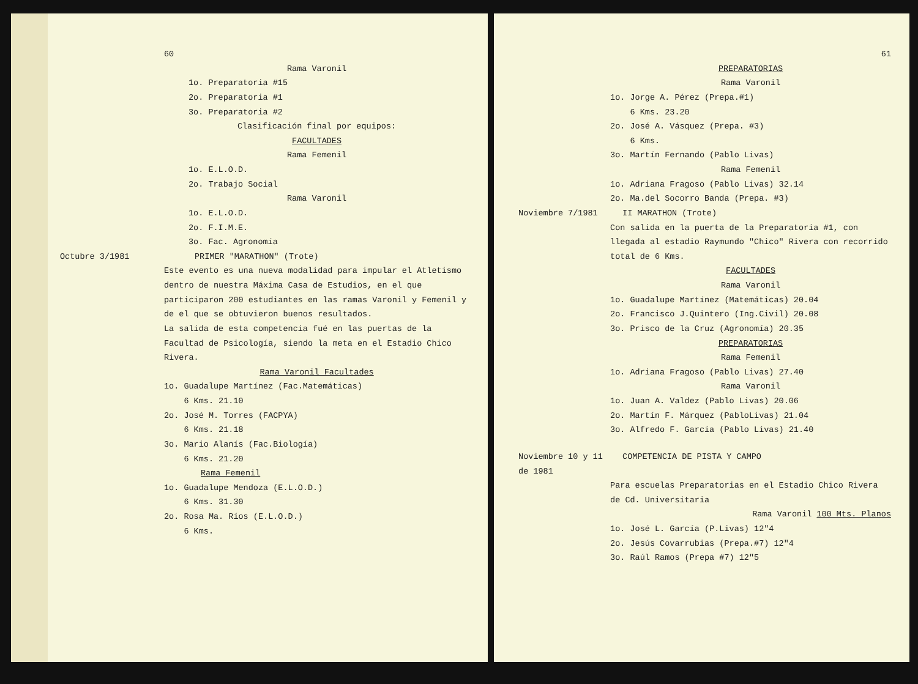60
Rama Varonil
1o. Preparatoria #15
2o. Preparatoria #1
3o. Preparatoria #2
Clasificación final por equipos:
FACULTADES
Rama Femenil
1o. E.L.O.D.
2o. Trabajo Social
Rama Varonil
1o. E.L.O.D.
2o. F.I.M.E.
3o. Fac. Agronomía
Octubre 3/1981 PRIMER "MARATHON" (Trote)
Este evento es una nueva modalidad para impular el Atletismo dentro de nuestra Máxima Casa de Estudios, en el que participaron 200 estudiantes en las ramas Varonil y Femenil y de el que se obtuvieron buenos resultados.
La salida de esta competencia fué en las puertas de la Facultad de Psicología, siendo la meta en el Estadio Chico Rivera.
Rama Varonil Facultades
1o. Guadalupe Martínez (Fac.Matemáticas)
6 Kms. 21.10
2o. José M. Torres (FACPYA)
6 Kms. 21.18
3o. Mario Alanís (Fac.Biología)
6 Kms. 21.20
Rama Femenil
1o. Guadalupe Mendoza (E.L.O.D.)
6 Kms. 31.30
2o. Rosa Ma. Ríos (E.L.O.D.)
6 Kms.
61
PREPARATORIAS
Rama Varonil
1o. Jorge A. Pérez (Prepa.#1)
6 Kms. 23.20
2o. José A. Vásquez (Prepa. #3)
6 Kms.
3o. Martín Fernando (Pablo Livas)
Rama Femenil
1o. Adriana Fragoso (Pablo Livas) 32.14
2o. Ma.del Socorro Banda (Prepa. #3)
Noviembre 7/1981 II MARATHON (Trote)
Con salida en la puerta de la Preparatoria #1, con llegada al estadio Raymundo "Chico" Rivera con recorrido total de 6 Kms.
FACULTADES
Rama Varonil
1o. Guadalupe Martínez (Matemáticas) 20.04
2o. Francisco J.Quintero (Ing.Civil) 20.08
3o. Prisco de la Cruz (Agronomía) 20.35
PREPARATORIAS
Rama Femenil
1o. Adriana Fragoso (Pablo Livas) 27.40
Rama Varonil
1o. Juan A. Valdez (Pablo Livas) 20.06
2o. Martín F. Márquez (PabloLivas) 21.04
3o. Alfredo F. García (Pablo Livas) 21.40
Noviembre 10 y 11 de 1981 COMPETENCIA DE PISTA Y CAMPO
Para escuelas Preparatorias en el Estadio Chico Rivera de Cd. Universitaria
Rama Varonil 100 Mts. Planos
1o. José L. García (P.Livas) 12"4
2o. Jesús Covarrubias (Prepa.#7) 12"4
3o. Raúl Ramos (Prepa #7) 12"5